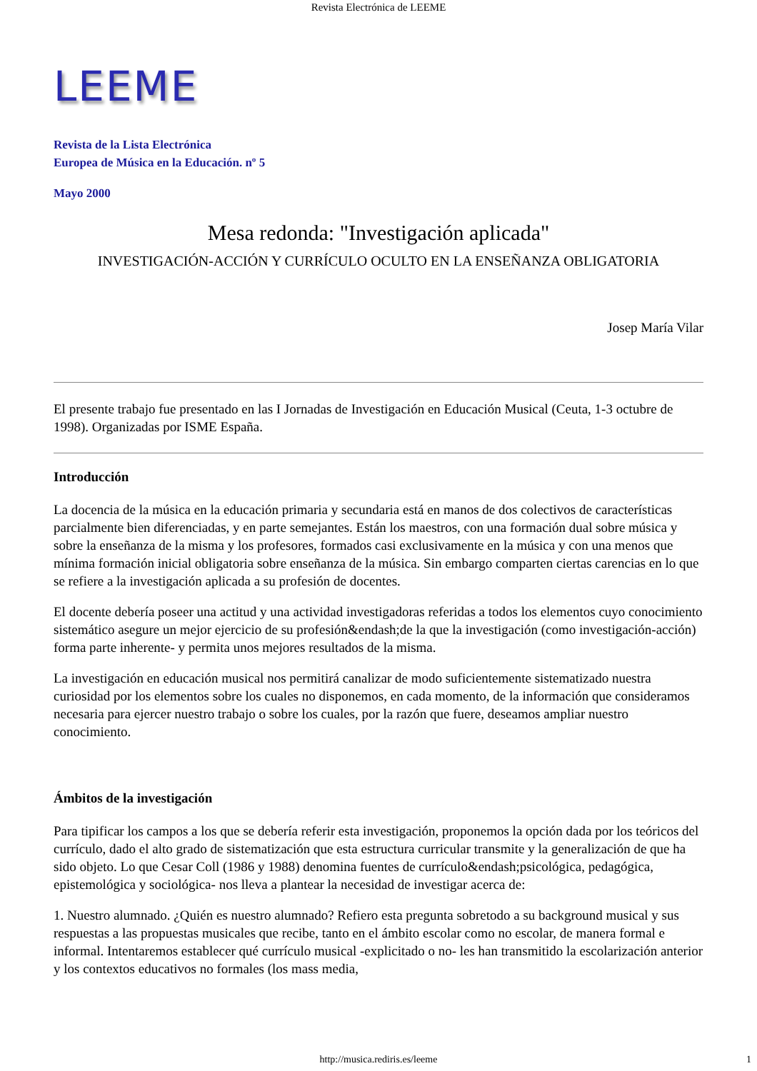Revista Electrónica de LEEME
LEEME
Revista de la Lista Electrónica
Europea de Música en la Educación. nº 5
Mayo 2000
Mesa redonda: "Investigación aplicada"
INVESTIGACIÓN-ACCIÓN Y CURRÍCULO OCULTO EN LA ENSEÑANZA OBLIGATORIA
Josep María Vilar
El presente trabajo fue presentado en las I Jornadas de Investigación en Educación Musical (Ceuta, 1-3 octubre de 1998). Organizadas por ISME España.
Introducción
La docencia de la música en la educación primaria y secundaria está en manos de dos colectivos de características parcialmente bien diferenciadas, y en parte semejantes. Están los maestros, con una formación dual sobre música y sobre la enseñanza de la misma y los profesores, formados casi exclusivamente en la música y con una menos que mínima formación inicial obligatoria sobre enseñanza de la música. Sin embargo comparten ciertas carencias en lo que se refiere a la investigación aplicada a su profesión de docentes.
El docente debería poseer una actitud y una actividad investigadoras referidas a todos los elementos cuyo conocimiento sistemático asegure un mejor ejercicio de su profesión&endash;de la que la investigación (como investigación-acción) forma parte inherente- y permita unos mejores resultados de la misma.
La investigación en educación musical nos permitirá canalizar de modo suficientemente sistematizado nuestra curiosidad por los elementos sobre los cuales no disponemos, en cada momento, de la información que consideramos necesaria para ejercer nuestro trabajo o sobre los cuales, por la razón que fuere, deseamos ampliar nuestro conocimiento.
Ámbitos de la investigación
Para tipificar los campos a los que se debería referir esta investigación, proponemos la opción dada por los teóricos del currículo, dado el alto grado de sistematización que esta estructura curricular transmite y la generalización de que ha sido objeto. Lo que Cesar Coll (1986 y 1988) denomina fuentes de currículo&endash;psicológica, pedagógica, epistemológica y sociológica- nos lleva a plantear la necesidad de investigar acerca de:
1. Nuestro alumnado. ¿Quién es nuestro alumnado? Refiero esta pregunta sobretodo a su background musical y sus respuestas a las propuestas musicales que recibe, tanto en el ámbito escolar como no escolar, de manera formal e informal. Intentaremos establecer qué currículo musical -explicitado o no- les han transmitido la escolarización anterior y los contextos educativos no formales (los mass media,
http://musica.rediris.es/leeme 1